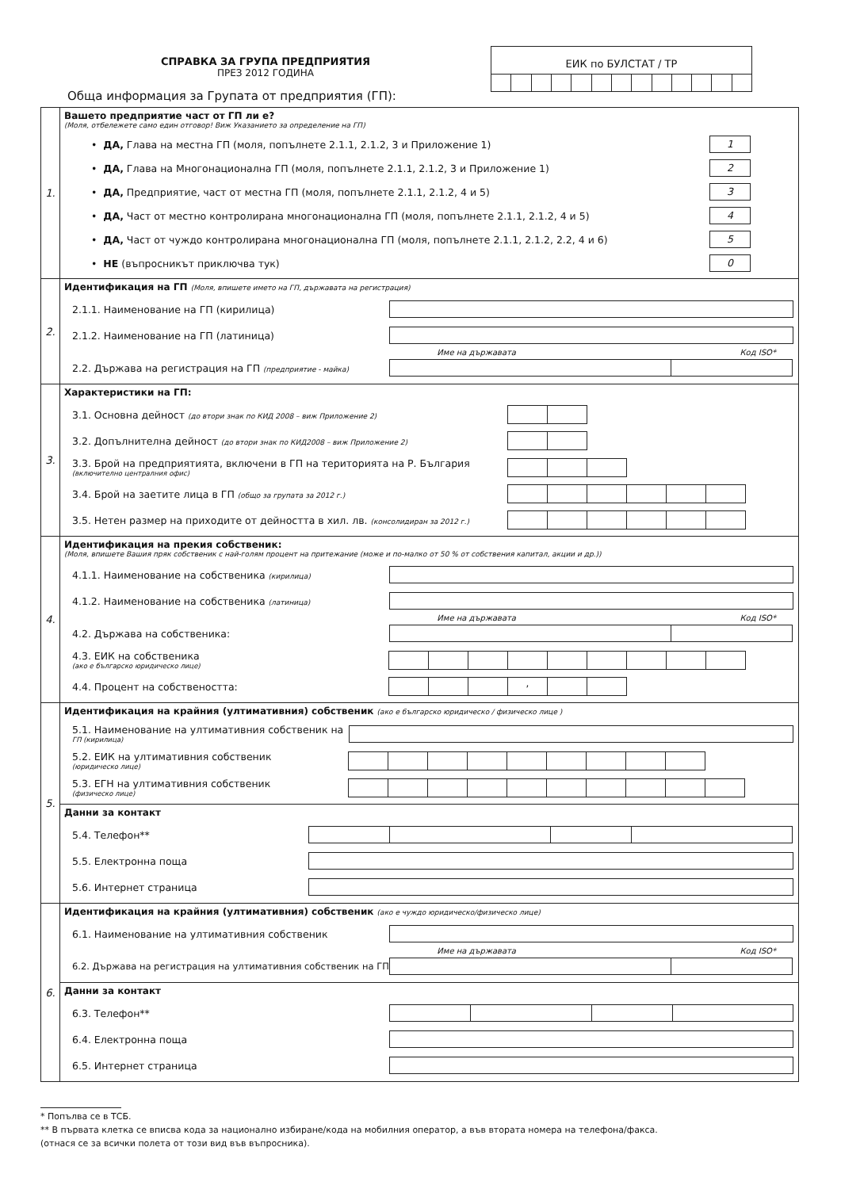СПРАВКА ЗА ГРУПА ПРЕДПРИЯТИЯ
ПРЕЗ 2012 ГОДИНА
Обща информация за Групата от предприятия (ГП):
ЕИК по БУЛСТАТ / ТР
| 1. | Вашето предприятие част от ГП ли е? (Моля, отбележете само един отговор! Виж Указанието за определение на ГП) • ДА, Глава на местна ГП (моля, попълнете 2.1.1, 2.1.2, 3 и Приложение 1) 1 • ДА, Глава на Многонационална ГП (моля, попълнете 2.1.1, 2.1.2, 3 и Приложение 1) 2 • ДА, Предприятие, част от местна ГП (моля, попълнете 2.1.1, 2.1.2, 4 и 5) 3 • ДА, Част от местно контролирана многонационална ГП (моля, попълнете 2.1.1, 2.1.2, 4 и 5) 4 • ДА, Част от чуждо контролирана многонационална ГП (моля, попълнете 2.1.1, 2.1.2, 2.2, 4 и 6) 5 • НЕ (въпросникът приключва тук) 0 |
| 2. | Идентификация на ГП (Моля, впишете името на ГП, държавата на регистрация) 2.1.1. Наименование на ГП (кирилица) 2.1.2. Наименование на ГП (латиница) Име на държавата Код ISO* 2.2. Държава на регистрация на ГП (предприятие - майка) |
| 3. | Характеристики на ГП: 3.1. Основна дейност (до втори знак по КИД 2008 – виж Приложение 2) 3.2. Допълнителна дейност (до втори знак по КИД2008 – виж Приложение 2) 3.3. Брой на предприятията, включени в ГП на територията на Р. България (включително централния офис) 3.4. Брой на заетите лица в ГП (общо за групата за 2012 г.) 3.5. Нетен размер на приходите от дейността в хил. лв. (консолидиран за 2012 г.) |
| 4. | Идентификация на прекия собственик: (Моля, впишете Вашия пряк собственик с най-голям процент на притежание (може и по-малко от 50 % от собствения капитал, акции и др.)) 4.1.1. Наименование на собственика (кирилица) 4.1.2. Наименование на собственика (латиница) Име на държавата Код ISO* 4.2. Държава на собственика: 4.3. ЕИК на собственика (ако е българско юридическо лице) 4.4. Процент на собствеността: , |
| 5. | Идентификация на крайния (ултимативния) собственик (ако е българско юридическо / физическо лице ) 5.1. Наименование на ултимативния собственик на ГП (кирилица) 5.2. ЕИК на ултимативния собственик (юридическо лице) 5.3. ЕГН на ултимативния собственик (физическо лице) |
| | Данни за контакт 5.4. Телефон** 5.5. Електронна поща 5.6. Интернет страница |
| 6. | Идентификация на крайния (ултимативния) собственик (ако е чуждо юридическо/физическо лице) 6.1. Наименование на ултимативния собственик Име на държавата Код ISO* 6.2. Държава на регистрация на ултимативния собственик на ГП |
| | Данни за контакт 6.3. Телефон** 6.4. Електронна поща 6.5. Интернет страница |
* Попълва се в ТСБ.
** В първата клетка се вписва кода за национално избиране/кода на мобилния оператор, а във втората номера на телефона/факса.
(отнася се за всички полета от този вид във въпросника).